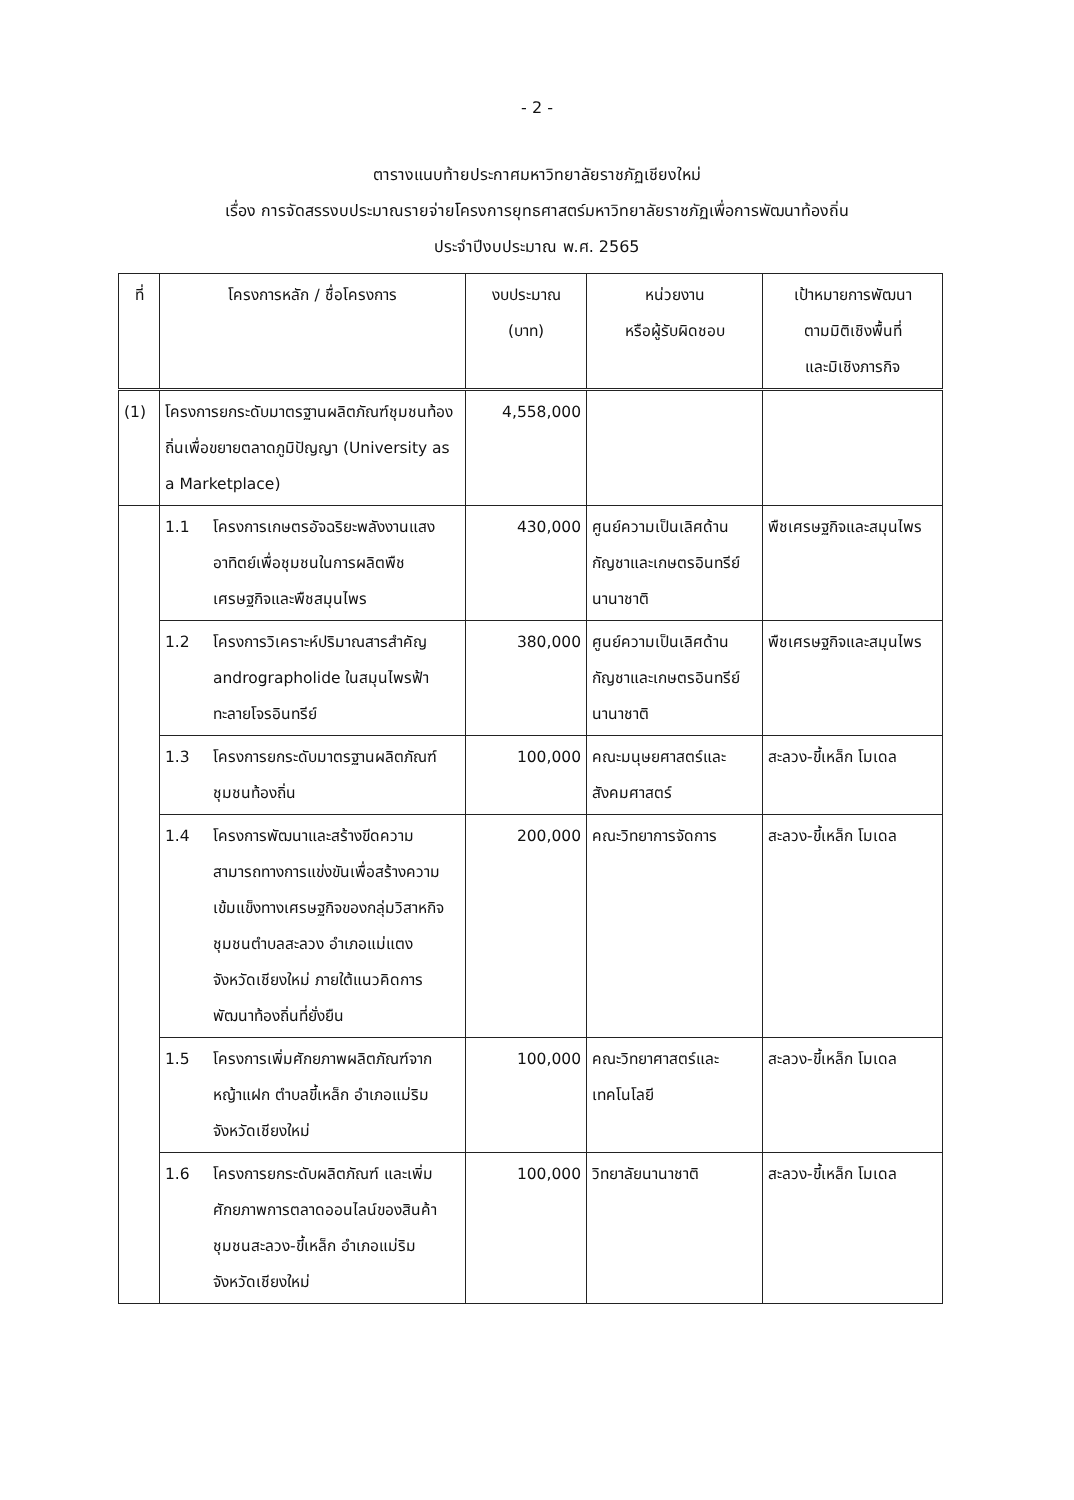- 2 -
ตารางแนบท้ายประกาศมหาวิทยาลัยราชภัฏเชียงใหม่
เรื่อง การจัดสรรงบประมาณรายจ่ายโครงการยุทธศาสตร์มหาวิทยาลัยราชภัฏเพื่อการพัฒนาท้องถิ่น
ประจำปีงบประมาณ พ.ศ. 2565
| ที่ | โครงการหลัก / ชื่อโครงการ | งบประมาณ (บาท) | หน่วยงาน หรือผู้รับผิดชอบ | เป้าหมายการพัฒนา ตามมิติเชิงพื้นที่ และมิเชิงภารกิจ |
| --- | --- | --- | --- | --- |
| (1) | โครงการยกระดับมาตรฐานผลิตภัณฑ์ชุมชนท้องถิ่นเพื่อขยายตลาดภูมิปัญญา (University as a Marketplace) | 4,558,000 | | |
| | 1.1 โครงการเกษตรอัจฉริยะพลังงานแสงอาทิตย์เพื่อชุมชนในการผลิตพืชเศรษฐกิจและพืชสมุนไพร | 430,000 | ศูนย์ความเป็นเลิศด้านกัญชาและเกษตรอินทรีย์นานาชาติ | พืชเศรษฐกิจและสมุนไพร |
| | 1.2 โครงการวิเคราะห์ปริมาณสารสำคัญ andrographolide ในสมุนไพรฟ้าทะลายโจรอินทรีย์ | 380,000 | ศูนย์ความเป็นเลิศด้านกัญชาและเกษตรอินทรีย์นานาชาติ | พืชเศรษฐกิจและสมุนไพร |
| | 1.3 โครงการยกระดับมาตรฐานผลิตภัณฑ์ชุมชนท้องถิ่น | 100,000 | คณะมนุษยศาสตร์และสังคมศาสตร์ | สะลวง-ขี้เหล็ก โมเดล |
| | 1.4 โครงการพัฒนาและสร้างขีดความสามารถทางการแข่งขันเพื่อสร้างความเข้มแข็งทางเศรษฐกิจของกลุ่มวิสาหกิจชุมชนตำบลสะลวง อำเภอแม่แตง จังหวัดเชียงใหม่ ภายใต้แนวคิดการพัฒนาท้องถิ่นที่ยั่งยืน | 200,000 | คณะวิทยาการจัดการ | สะลวง-ขี้เหล็ก โมเดล |
| | 1.5 โครงการเพิ่มศักยภาพผลิตภัณฑ์จากหญ้าแฝก ตำบลขี้เหล็ก อำเภอแม่ริม จังหวัดเชียงใหม่ | 100,000 | คณะวิทยาศาสตร์และเทคโนโลยี | สะลวง-ขี้เหล็ก โมเดล |
| | 1.6 โครงการยกระดับผลิตภัณฑ์ และเพิ่มศักยภาพการตลาดออนไลน์ของสินค้าชุมชนสะลวง-ขี้เหล็ก อำเภอแม่ริม จังหวัดเชียงใหม่ | 100,000 | วิทยาลัยนานาชาติ | สะลวง-ขี้เหล็ก โมเดล |